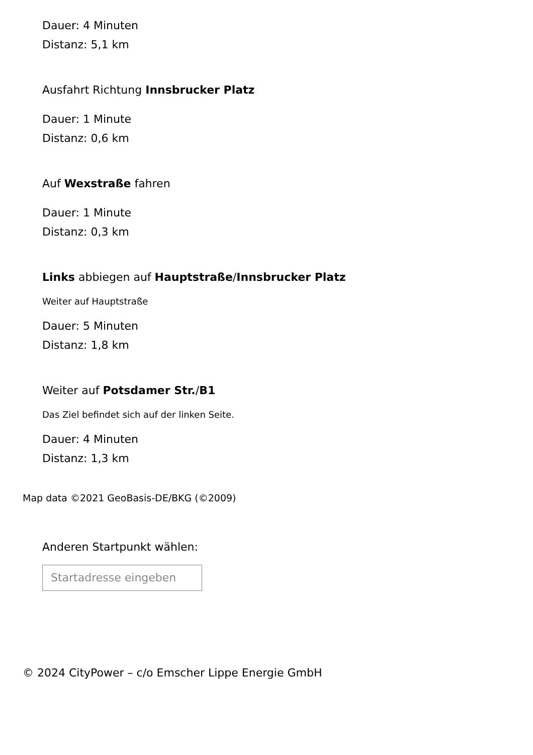Dauer: 4 Minuten
Distanz: 5,1 km
Ausfahrt Richtung Innsbrucker Platz
Dauer: 1 Minute
Distanz: 0,6 km
Auf Wexstraße fahren
Dauer: 1 Minute
Distanz: 0,3 km
Links abbiegen auf Hauptstraße/Innsbrucker Platz
Weiter auf Hauptstraße
Dauer: 5 Minuten
Distanz: 1,8 km
Weiter auf Potsdamer Str./B1
Das Ziel befindet sich auf der linken Seite.
Dauer: 4 Minuten
Distanz: 1,3 km
Map data ©2021 GeoBasis-DE/BKG (©2009)
Anderen Startpunkt wählen:
Startadresse eingeben
© 2024 CityPower – c/o Emscher Lippe Energie GmbH